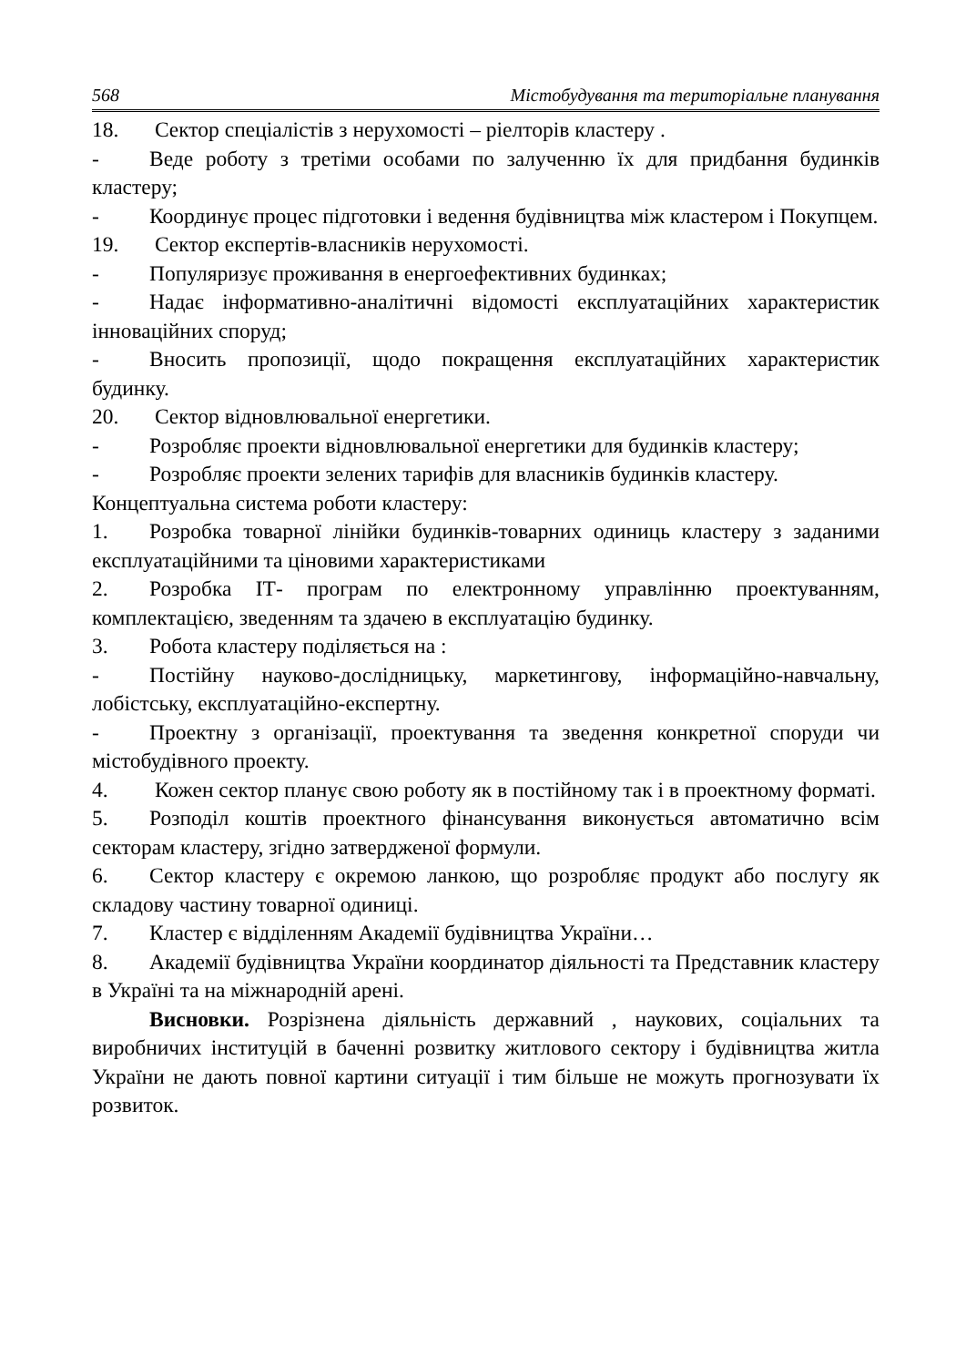568 Містобудування та територіальне планування
18. Сектор спеціалістів з нерухомості – ріелторів кластеру .
- Веде роботу з третіми особами по залученню їх для придбання будинків кластеру;
- Координує процес підготовки і ведення будівництва між кластером і Покупцем.
19. Сектор експертів-власників нерухомості.
- Популяризує проживання в енергоефективних будинках;
- Надає інформативно-аналітичні відомості експлуатаційних характеристик інноваційних споруд;
- Вносить пропозиції, щодо покращення експлуатаційних характеристик будинку.
20. Сектор відновлювальної енергетики.
- Розробляє проекти відновлювальної енергетики для будинків кластеру;
- Розробляє проекти зелених тарифів для власників будинків кластеру.
Концептуальна система роботи кластеру:
1. Розробка товарної лінійки будинків-товарних одиниць кластеру з заданими експлуатаційними та ціновими характеристиками
2. Розробка ІТ- програм по електронному управлінню проектуванням, комплектацією, зведенням та здачею в експлуатацію будинку.
3. Робота кластеру поділяється на :
- Постійну науково-дослідницьку, маркетингову, інформаційно-навчальну, лобістську, експлуатаційно-експертну.
- Проектну з організації, проектування та зведення конкретної споруди чи містобудівного проекту.
4. Кожен сектор планує свою роботу як в постійному так і в проектному форматі.
5. Розподіл коштів проектного фінансування виконується автоматично всім секторам кластеру, згідно затвердженої формули.
6. Сектор кластеру є окремою ланкою, що розробляє продукт або послугу як складову частину товарної одиниці.
7. Кластер є відділенням Академії будівництва України…
8. Академії будівництва України координатор діяльності та Представник кластеру в Україні та на міжнародній арені.
Висновки. Розрізнена діяльність державний , наукових, соціальних та виробничих інституцій в баченні розвитку житлового сектору і будівництва житла України не дають повної картини ситуації і тим більше не можуть прогнозувати їх розвиток.